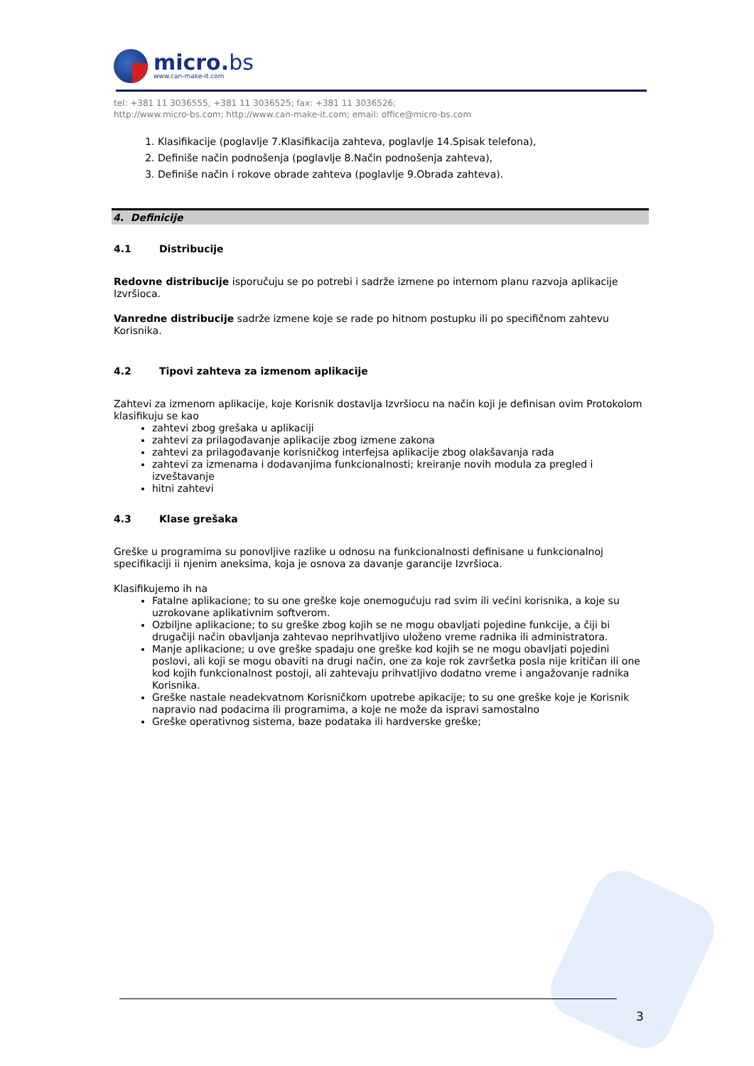micro.bs
www.can-make-it.com
tel: +381 11 3036555, +381 11 3036525; fax: +381 11 3036526;
http://www.micro-bs.com; http://www.can-make-it.com; email: office@micro-bs.com
1. Klasifikacije (poglavlje 7.Klasifikacija zahteva, poglavlje 14.Spisak telefona),
2. Definiše način podnošenja (poglavlje 8.Način podnošenja zahteva),
3. Definiše način i rokove obrade zahteva (poglavlje 9.Obrada zahteva).
4. Definicije
4.1 Distribucije
Redovne distribucije isporučuju se po potrebi i sadrže izmene po internom planu razvoja aplikacije Izvršioca.
Vanredne distribucije sadrže izmene koje se rade po hitnom postupku ili po specifičnom zahtevu Korisnika.
4.2 Tipovi zahteva za izmenom aplikacije
Zahtevi za izmenom aplikacije, koje Korisnik dostavlja Izvršiocu na način koji je definisan ovim Protokolom klasifikuju se kao
zahtevi zbog grešaka u aplikaciji
zahtevi za prilagođavanje aplikacije zbog izmene zakona
zahtevi za prilagođavanje korisničkog interfejsa aplikacije zbog olakšavanja rada
zahtevi za izmenama i dodavanjima funkcionalnosti; kreiranje novih modula za pregled i izveštavanje
hitni zahtevi
4.3 Klase grešaka
Greške u programima su ponovljive razlike u odnosu na funkcionalnosti definisane u funkcionalnoj specifikaciji ii njenim aneksima, koja je osnova za davanje garancije Izvršioca.
Klasifikujemo ih na
Fatalne aplikacione; to su one greške koje onemogućuju rad svim ili većini korisnika, a koje su uzrokovane aplikativnim softverom.
Ozbiljne aplikacione; to su greške zbog kojih se ne mogu obavljati pojedine funkcije, a čiji bi drugačiji način obavljanja zahtevao neprihvatljivo uloženo vreme radnika ili administratora.
Manje aplikacione; u ove greške spadaju one greške kod kojih se ne mogu obavljati pojedini poslovi, ali koji se mogu obaviti na drugi način, one za koje rok završetka posla nije kritičan ili one kod kojih funkcionalnost postoji, ali zahtevaju prihvatljivo dodatno vreme i angažovanje radnika Korisnika.
Greške nastale neadekvatnom Korisničkom upotrebe apikacije; to su one greške koje je Korisnik napravio nad podacima ili programima, a koje ne može da ispravi samostalno
Greške operativnog sistema, baze podataka ili hardverske greške;
3